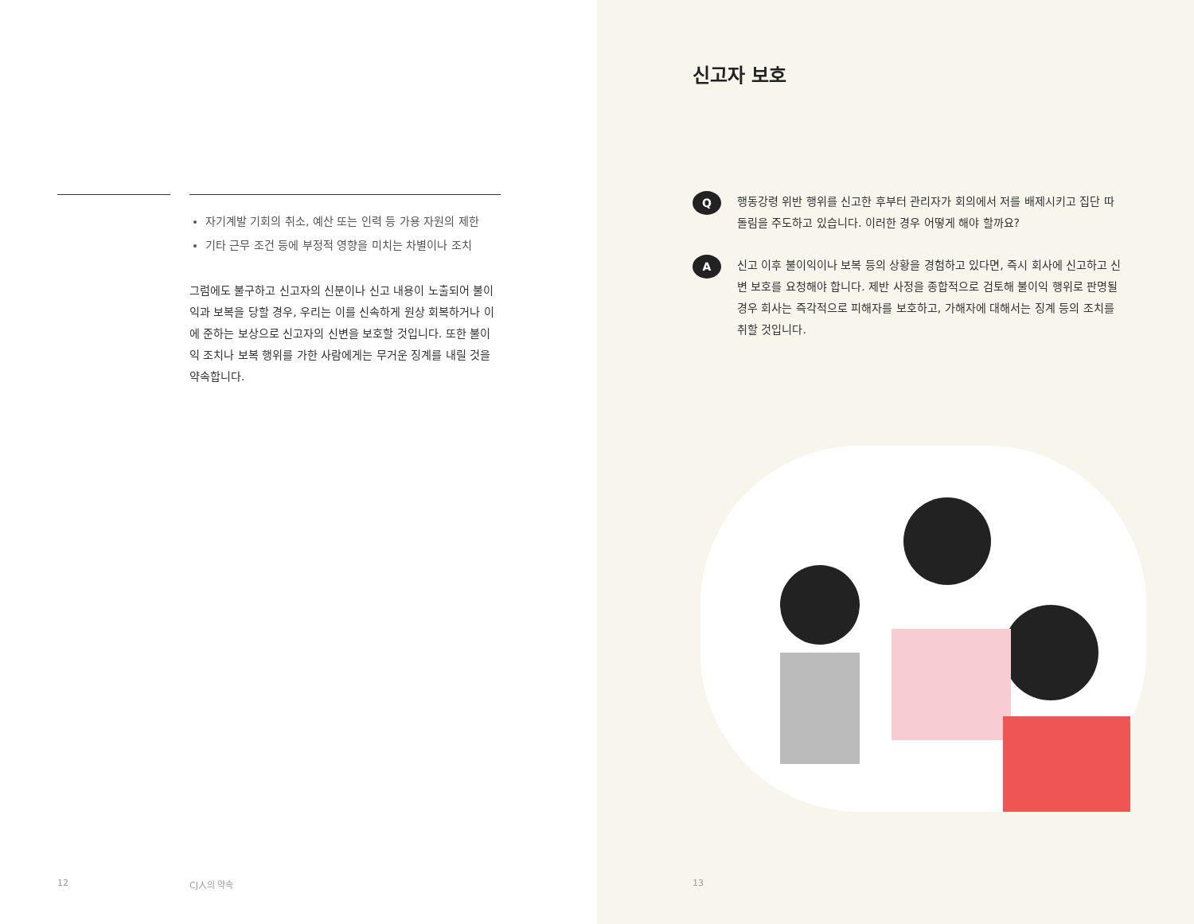자기계발 기회의 취소, 예산 또는 인력 등 가용 자원의 제한
기타 근무 조건 등에 부정적 영향을 미치는 차별이나 조치
그럼에도 불구하고 신고자의 신분이나 신고 내용이 노출되어 불이익과 보복을 당할 경우, 우리는 이를 신속하게 원상 회복하거나 이에 준하는 보상으로 신고자의 신변을 보호할 것입니다. 또한 불이익 조치나 보복 행위를 가한 사람에게는 무거운 징계를 내릴 것을 약속합니다.
12 CJ人의 약속
신고자 보호
Q
행동강령 위반 행위를 신고한 후부터 관리자가 회의에서 저를 배제시키고 집단 따돌림을 주도하고 있습니다. 이러한 경우 어떻게 해야 할까요?
A
신고 이후 불이익이나 보복 등의 상황을 경험하고 있다면, 즉시 회사에 신고하고 신변 보호를 요청해야 합니다. 제반 사정을 종합적으로 검토해 불이익 행위로 판명될 경우 회사는 즉각적으로 피해자를 보호하고, 가해자에 대해서는 징계 등의 조치를 취할 것입니다.
13